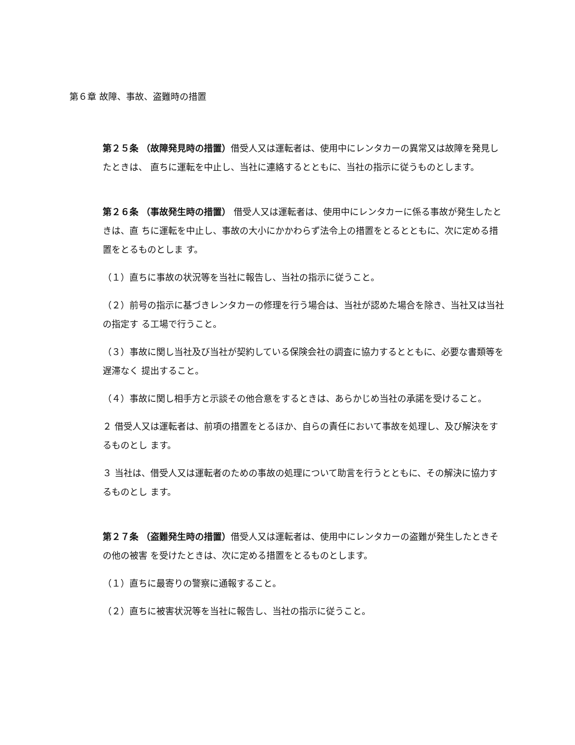第６章 故障、事故、盗難時の措置
第２５条 （故障発見時の措置）借受人又は運転者は、使用中にレンタカーの異常又は故障を発見したときは、 直ちに運転を中止し、当社に連絡するとともに、当社の指示に従うものとします。
第２６条 （事故発生時の措置） 借受人又は運転者は、使用中にレンタカーに係る事故が発生したときは、直 ちに運転を中止し、事故の大小にかかわらず法令上の措置をとるとともに、次に定める措置をとるものとしま す。
（１）直ちに事故の状況等を当社に報告し、当社の指示に従うこと。
（２）前号の指示に基づきレンタカーの修理を行う場合は、当社が認めた場合を除き、当社又は当社の指定す る工場で行うこと。
（３）事故に関し当社及び当社が契約している保険会社の調査に協力するとともに、必要な書類等を遅滞なく 提出すること。
（４）事故に関し相手方と示談その他合意をするときは、あらかじめ当社の承諾を受けること。
２ 借受人又は運転者は、前項の措置をとるほか、自らの責任において事故を処理し、及び解決をするものとし ます。
３ 当社は、借受人又は運転者のための事故の処理について助言を行うとともに、その解決に協力するものとし ます。
第２７条 （盗難発生時の措置）借受人又は運転者は、使用中にレンタカーの盗難が発生したときその他の被害 を受けたときは、次に定める措置をとるものとします。
（１）直ちに最寄りの警察に通報すること。
（２）直ちに被害状況等を当社に報告し、当社の指示に従うこと。